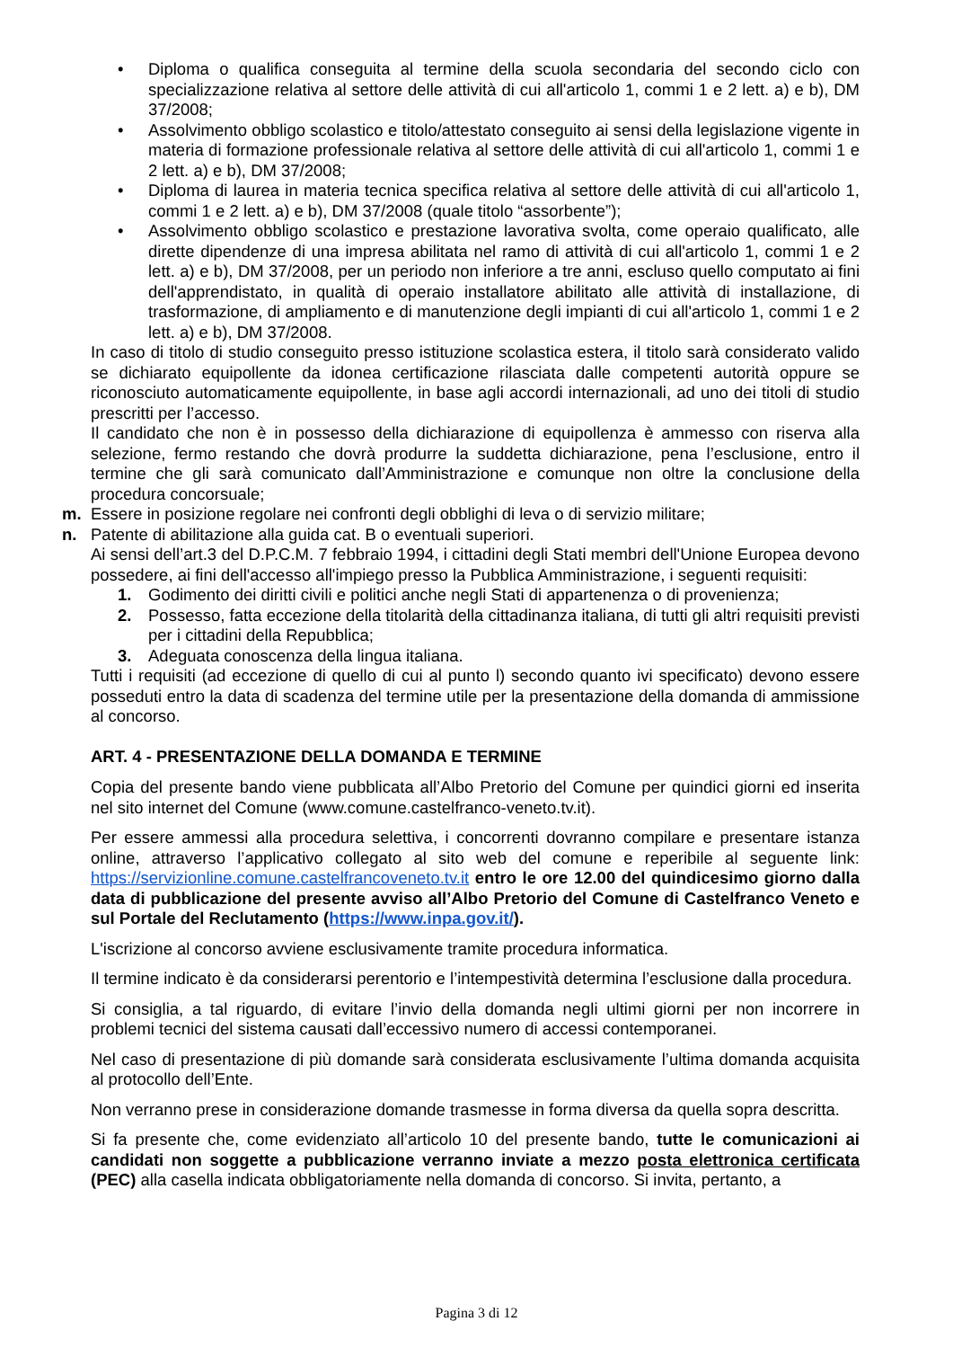• Diploma o qualifica conseguita al termine della scuola secondaria del secondo ciclo con specializzazione relativa al settore delle attività di cui all'articolo 1, commi 1 e 2 lett. a) e b), DM 37/2008;
• Assolvimento obbligo scolastico e titolo/attestato conseguito ai sensi della legislazione vigente in materia di formazione professionale relativa al settore delle attività di cui all'articolo 1, commi 1 e 2 lett. a) e b), DM 37/2008;
• Diploma di laurea in materia tecnica specifica relativa al settore delle attività di cui all'articolo 1, commi 1 e 2 lett. a) e b), DM 37/2008 (quale titolo “assorbente”);
• Assolvimento obbligo scolastico e prestazione lavorativa svolta, come operaio qualificato, alle dirette dipendenze di una impresa abilitata nel ramo di attività di cui all'articolo 1, commi 1 e 2 lett. a) e b), DM 37/2008, per un periodo non inferiore a tre anni, escluso quello computato ai fini dell'apprendistato, in qualità di operaio installatore abilitato alle attività di installazione, di trasformazione, di ampliamento e di manutenzione degli impianti di cui all'articolo 1, commi 1 e 2 lett. a) e b), DM 37/2008.
In caso di titolo di studio conseguito presso istituzione scolastica estera, il titolo sarà considerato valido se dichiarato equipollente da idonea certificazione rilasciata dalle competenti autorità oppure se riconosciuto automaticamente equipollente, in base agli accordi internazionali, ad uno dei titoli di studio prescritti per l’accesso.
Il candidato che non è in possesso della dichiarazione di equipollenza è ammesso con riserva alla selezione, fermo restando che dovrà produrre la suddetta dichiarazione, pena l’esclusione, entro il termine che gli sarà comunicato dall’Amministrazione e comunque non oltre la conclusione della procedura concorsuale;
m. Essere in posizione regolare nei confronti degli obblighi di leva o di servizio militare;
n. Patente di abilitazione alla guida cat. B o eventuali superiori.
Ai sensi dell’art.3 del D.P.C.M. 7 febbraio 1994, i cittadini degli Stati membri dell'Unione Europea devono possedere, ai fini dell'accesso all'impiego presso la Pubblica Amministrazione, i seguenti requisiti:
1. Godimento dei diritti civili e politici anche negli Stati di appartenenza o di provenienza;
2. Possesso, fatta eccezione della titolarità della cittadinanza italiana, di tutti gli altri requisiti previsti per i cittadini della Repubblica;
3. Adeguata conoscenza della lingua italiana.
Tutti i requisiti (ad eccezione di quello di cui al punto l) secondo quanto ivi specificato) devono essere posseduti entro la data di scadenza del termine utile per la presentazione della domanda di ammissione al concorso.
ART. 4 - PRESENTAZIONE DELLA DOMANDA E TERMINE
Copia del presente bando viene pubblicata all’Albo Pretorio del Comune per quindici giorni ed inserita nel sito internet del Comune (www.comune.castelfranco-veneto.tv.it).
Per essere ammessi alla procedura selettiva, i concorrenti dovranno compilare e presentare istanza online, attraverso l’applicativo collegato al sito web del comune e reperibile al seguente link: https://servizionline.comune.castelfrancoveneto.tv.it entro le ore 12.00 del quindicesimo giorno dalla data di pubblicazione del presente avviso all’Albo Pretorio del Comune di Castelfranco Veneto e sul Portale del Reclutamento (https://www.inpa.gov.it/).
L'iscrizione al concorso avviene esclusivamente tramite procedura informatica.
Il termine indicato è da considerarsi perentorio e l’intempestività determina l’esclusione dalla procedura.
Si consiglia, a tal riguardo, di evitare l’invio della domanda negli ultimi giorni per non incorrere in problemi tecnici del sistema causati dall’eccessivo numero di accessi contemporanei.
Nel caso di presentazione di più domande sarà considerata esclusivamente l’ultima domanda acquisita al protocollo dell’Ente.
Non verranno prese in considerazione domande trasmesse in forma diversa da quella sopra descritta.
Si fa presente che, come evidenziato all’articolo 10 del presente bando, tutte le comunicazioni ai candidati non soggette a pubblicazione verranno inviate a mezzo posta elettronica certificata (PEC) alla casella indicata obbligatoriamente nella domanda di concorso. Si invita, pertanto, a
Pagina 3 di 12